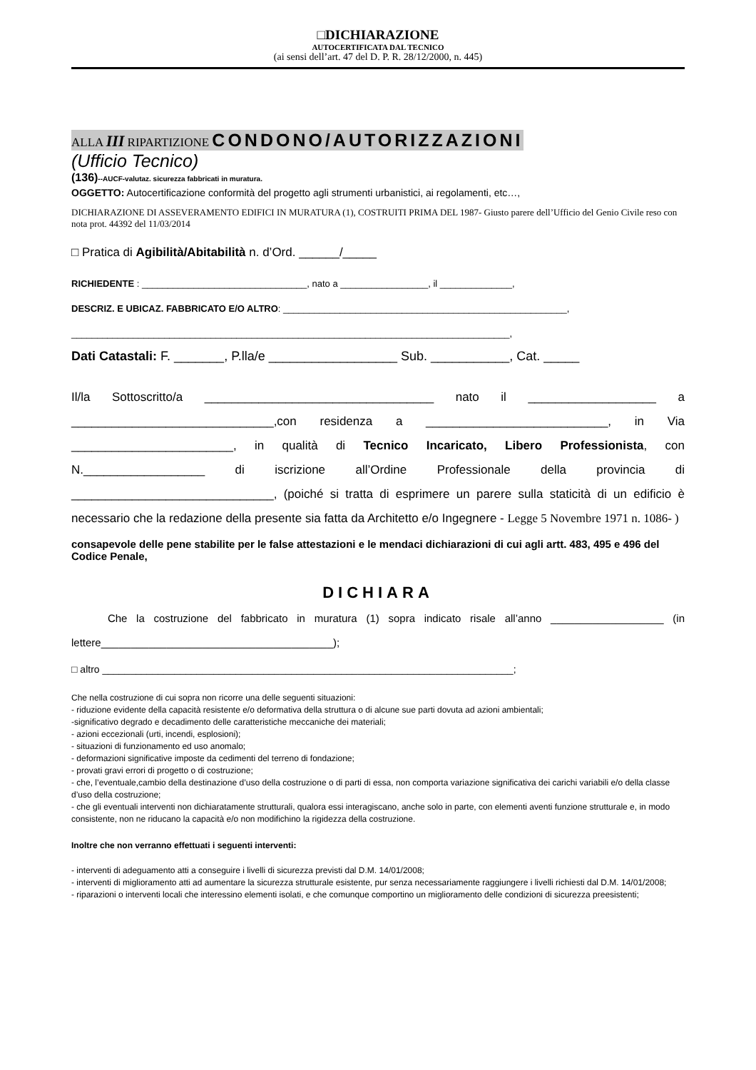□DICHIARAZIONE
AUTOCERTIFICATA DAL TECNICO
(ai sensi dell’art. 47 del D. P. R. 28/12/2000, n. 445)
ALLA III RIPARTIZIONE CONDONO/AUTORIZZAZIONI
(Ufficio Tecnico)
(136)--AUCF-valutaz. sicurezza fabbricati in muratura.
OGGETTO: Autocertificazione conformità del progetto agli strumenti urbanistici, ai regolamenti, etc…,
DICHIARAZIONE DI ASSEVERAMENTO EDIFICI IN MURATURA (1), COSTRUITI PRIMA DEL 1987- Giusto parere dell’Ufficio del Genio Civile reso con nota prot. 44392 del 11/03/2014
□ Pratica di Agibilità/Abitabilità n. d’Ord. ______/_____
RICHIEDENTE : ________________________________, nato a _________________, il ______________,
DESCRIZ. E UBICAZ. FABBRICATO E/O ALTRO: _______________________________________________________,
_____________________________________________________________________________________,
Dati Catastali: F. _______, P.lla/e __________________ Sub. ___________, Cat. _____
Il/la Sottoscritto/a __________________________________ nato il ___________________ a ______________________________,con residenza a ___________________________, in Via ________________________, in qualità di Tecnico Incaricato, Libero Professionista, con N.__________________ di iscrizione all’Ordine Professionale della provincia di ______________________________, (poiché si tratta di esprimere un parere sulla staticità di un edificio è necessario che la redazione della presente sia fatta da Architetto e/o Ingegnere - Legge 5 Novembre 1971 n. 1086- )
consapevole delle pene stabilite per le false attestazioni e le mendaci dichiarazioni di cui agli artt. 483, 495 e 496 del Codice Penale,
DICHIARA
Che la costruzione del fabbricato in muratura (1) sopra indicato risale all’anno ___________________ (in lettere_______________________________________);
□ altro __________________________________________________________________________;
Che nella costruzione di cui sopra non ricorre una delle seguenti situazioni:
- riduzione evidente della capacità resistente e/o deformativa della struttura o di alcune sue parti dovuta ad azioni ambientali;
-significativo degrado e decadimento delle caratteristiche meccaniche dei materiali;
- azioni eccezionali (urti, incendi, esplosioni);
- situazioni di funzionamento ed uso anomalo;
- deformazioni significative imposte da cedimenti del terreno di fondazione;
- provati gravi errori di progetto o di costruzione;
- che, l’eventuale,cambio della destinazione d’uso della costruzione o di parti di essa, non comporta variazione significativa dei carichi variabili e/o della classe d’uso della costruzione;
- che gli eventuali interventi non dichiaratamente strutturali, qualora essi interagiscano, anche solo in parte, con elementi aventi funzione strutturale e, in modo consistente, non ne riducano la capacità e/o non modifichino la rigidezza della costruzione.
Inoltre che non verranno effettuati i seguenti interventi:
- interventi di adeguamento atti a conseguire i livelli di sicurezza previsti dal D.M. 14/01/2008;
- interventi di miglioramento atti ad aumentare la sicurezza strutturale esistente, pur senza necessariamente raggiungere i livelli richiesti dal D.M. 14/01/2008;
- riparazioni o interventi locali che interessino elementi isolati, e che comunque comportino un miglioramento delle condizioni di sicurezza preesistenti;